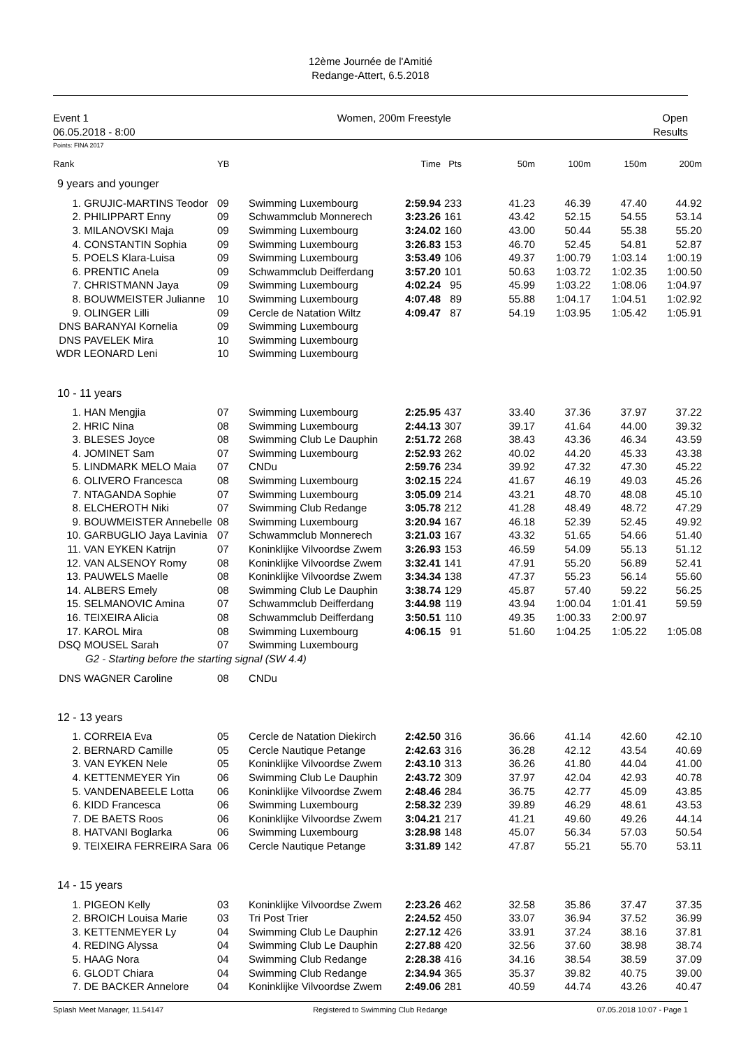12ème Journée de l'Amitié
Redange-Attert, 6.5.2018
Event 1
06.05.2018 - 8:00
Women, 200m Freestyle Open
Results
Points: FINA 2017
| Rank | | YB | | Time | Pts | 50m | 100m | 150m | 200m |
| --- | --- | --- | --- | --- | --- | --- | --- | --- | --- |
| 9 years and younger | | | | | | | | | |
| 1. | GRUJIC-MARTINS Teodor | 09 | Swimming Luxembourg | 2:59.94 | 233 | 41.23 | 46.39 | 47.40 | 44.92 |
| 2. | PHILIPPART Enny | 09 | Schwammclub Monnerech | 3:23.26 | 161 | 43.42 | 52.15 | 54.55 | 53.14 |
| 3. | MILANOVSKI Maja | 09 | Swimming Luxembourg | 3:24.02 | 160 | 43.00 | 50.44 | 55.38 | 55.20 |
| 4. | CONSTANTIN Sophia | 09 | Swimming Luxembourg | 3:26.83 | 153 | 46.70 | 52.45 | 54.81 | 52.87 |
| 5. | POELS Klara-Luisa | 09 | Swimming Luxembourg | 3:53.49 | 106 | 49.37 | 1:00.79 | 1:03.14 | 1:00.19 |
| 6. | PRENTIC Anela | 09 | Schwammclub Deifferdang | 3:57.20 | 101 | 50.63 | 1:03.72 | 1:02.35 | 1:00.50 |
| 7. | CHRISTMANN Jaya | 09 | Swimming Luxembourg | 4:02.24 | 95 | 45.99 | 1:03.22 | 1:08.06 | 1:04.97 |
| 8. | BOUWMEISTER Julianne | 10 | Swimming Luxembourg | 4:07.48 | 89 | 55.88 | 1:04.17 | 1:04.51 | 1:02.92 |
| 9. | OLINGER Lilli | 09 | Cercle de Natation Wiltz | 4:09.47 | 87 | 54.19 | 1:03.95 | 1:05.42 | 1:05.91 |
| DNS | BARANYAI Kornelia | 09 | Swimming Luxembourg | | | | | | |
| DNS | PAVELEK Mira | 10 | Swimming Luxembourg | | | | | | |
| WDR | LEONARD Leni | 10 | Swimming Luxembourg | | | | | | |
| 10 - 11 years | | | | | | | | | |
| 1. | HAN Mengjia | 07 | Swimming Luxembourg | 2:25.95 | 437 | 33.40 | 37.36 | 37.97 | 37.22 |
| 2. | HRIC Nina | 08 | Swimming Luxembourg | 2:44.13 | 307 | 39.17 | 41.64 | 44.00 | 39.32 |
| 3. | BLESES Joyce | 08 | Swimming Club Le Dauphin | 2:51.72 | 268 | 38.43 | 43.36 | 46.34 | 43.59 |
| 4. | JOMINET Sam | 07 | Swimming Luxembourg | 2:52.93 | 262 | 40.02 | 44.20 | 45.33 | 43.38 |
| 5. | LINDMARK MELO Maia | 07 | CNDu | 2:59.76 | 234 | 39.92 | 47.32 | 47.30 | 45.22 |
| 6. | OLIVERO Francesca | 08 | Swimming Luxembourg | 3:02.15 | 224 | 41.67 | 46.19 | 49.03 | 45.26 |
| 7. | NTAGANDA Sophie | 07 | Swimming Luxembourg | 3:05.09 | 214 | 43.21 | 48.70 | 48.08 | 45.10 |
| 8. | ELCHEROTH Niki | 07 | Swimming Club Redange | 3:05.78 | 212 | 41.28 | 48.49 | 48.72 | 47.29 |
| 9. | BOUWMEISTER Annebelle | 08 | Swimming Luxembourg | 3:20.94 | 167 | 46.18 | 52.39 | 52.45 | 49.92 |
| 10. | GARBUGLIO Jaya Lavinia | 07 | Schwammclub Monnerech | 3:21.03 | 167 | 43.32 | 51.65 | 54.66 | 51.40 |
| 11. | VAN EYKEN Katrijn | 07 | Koninklijke Vilvoordse Zwem | 3:26.93 | 153 | 46.59 | 54.09 | 55.13 | 51.12 |
| 12. | VAN ALSENOY Romy | 08 | Koninklijke Vilvoordse Zwem | 3:32.41 | 141 | 47.91 | 55.20 | 56.89 | 52.41 |
| 13. | PAUWELS Maelle | 08 | Koninklijke Vilvoordse Zwem | 3:34.34 | 138 | 47.37 | 55.23 | 56.14 | 55.60 |
| 14. | ALBERS Emely | 08 | Swimming Club Le Dauphin | 3:38.74 | 129 | 45.87 | 57.40 | 59.22 | 56.25 |
| 15. | SELMANOVIC Amina | 07 | Schwammclub Deifferdang | 3:44.98 | 119 | 43.94 | 1:00.04 | 1:01.41 | 59.59 |
| 16. | TEIXEIRA Alicia | 08 | Schwammclub Deifferdang | 3:50.51 | 110 | 49.35 | 1:00.33 | 2:00.97 | |
| 17. | KAROL Mira | 08 | Swimming Luxembourg | 4:06.15 | 91 | 51.60 | 1:04.25 | 1:05.22 | 1:05.08 |
| DSQ | MOUSEL Sarah | 07 | Swimming Luxembourg | | | | | | |
| | G2 - Starting before the starting signal (SW 4.4) | | | | | | | | |
| DNS | WAGNER Caroline | 08 | CNDu | | | | | | |
| 12 - 13 years | | | | | | | | | |
| 1. | CORREIA Eva | 05 | Cercle de Natation Diekirch | 2:42.50 | 316 | 36.66 | 41.14 | 42.60 | 42.10 |
| 2. | BERNARD Camille | 05 | Cercle Nautique Petange | 2:42.63 | 316 | 36.28 | 42.12 | 43.54 | 40.69 |
| 3. | VAN EYKEN Nele | 05 | Koninklijke Vilvoordse Zwem | 2:43.10 | 313 | 36.26 | 41.80 | 44.04 | 41.00 |
| 4. | KETTENMEYER Yin | 06 | Swimming Club Le Dauphin | 2:43.72 | 309 | 37.97 | 42.04 | 42.93 | 40.78 |
| 5. | VANDENABEELE Lotta | 06 | Koninklijke Vilvoordse Zwem | 2:48.46 | 284 | 36.75 | 42.77 | 45.09 | 43.85 |
| 6. | KIDD Francesca | 06 | Swimming Luxembourg | 2:58.32 | 239 | 39.89 | 46.29 | 48.61 | 43.53 |
| 7. | DE BAETS Roos | 06 | Koninklijke Vilvoordse Zwem | 3:04.21 | 217 | 41.21 | 49.60 | 49.26 | 44.14 |
| 8. | HATVANI Boglarka | 06 | Swimming Luxembourg | 3:28.98 | 148 | 45.07 | 56.34 | 57.03 | 50.54 |
| 9. | TEIXEIRA FERREIRA Sara | 06 | Cercle Nautique Petange | 3:31.89 | 142 | 47.87 | 55.21 | 55.70 | 53.11 |
| 14 - 15 years | | | | | | | | | |
| 1. | PIGEON Kelly | 03 | Koninklijke Vilvoordse Zwem | 2:23.26 | 462 | 32.58 | 35.86 | 37.47 | 37.35 |
| 2. | BROICH Louisa Marie | 03 | Tri Post Trier | 2:24.52 | 450 | 33.07 | 36.94 | 37.52 | 36.99 |
| 3. | KETTENMEYER Ly | 04 | Swimming Club Le Dauphin | 2:27.12 | 426 | 33.91 | 37.24 | 38.16 | 37.81 |
| 4. | REDING Alyssa | 04 | Swimming Club Le Dauphin | 2:27.88 | 420 | 32.56 | 37.60 | 38.98 | 38.74 |
| 5. | HAAG Nora | 04 | Swimming Club Redange | 2:28.38 | 416 | 34.16 | 38.54 | 38.59 | 37.09 |
| 6. | GLODT Chiara | 04 | Swimming Club Redange | 2:34.94 | 365 | 35.37 | 39.82 | 40.75 | 39.00 |
| 7. | DE BACKER Annelore | 04 | Koninklijke Vilvoordse Zwem | 2:49.06 | 281 | 40.59 | 44.74 | 43.26 | 40.47 |
Splash Meet Manager, 11.54147 Registered to Swimming Club Redange 07.05.2018 10:07 - Page 1